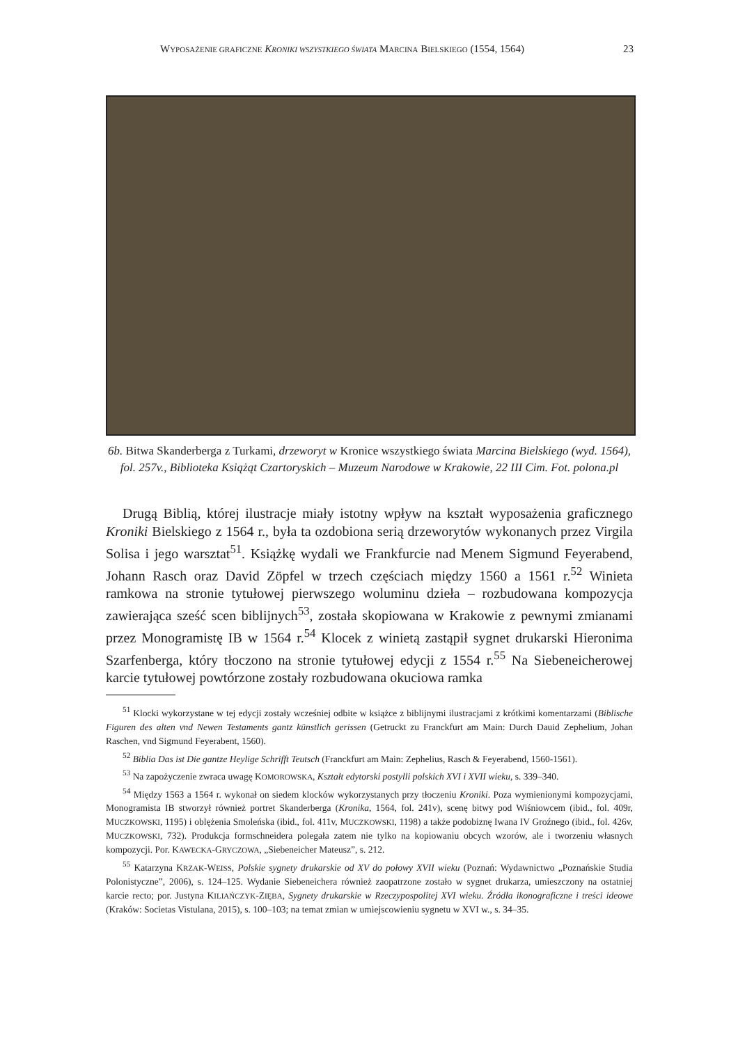WYPOSAŻENIE GRAFICZNE KRONIKI WSZYSTKIEGO ŚWIATA MARCINA BIELSKIEGO (1554, 1564) 23
6b. Bitwa Skanderberga z Turkami, drzeworyt w Kronice wszystkiego świata Marcina Bielskiego (wyd. 1564), fol. 257v., Biblioteka Książąt Czartoryskich – Muzeum Narodowe w Krakowie, 22 III Cim. Fot. polona.pl
Drugą Biblią, której ilustracje miały istotny wpływ na kształt wyposażenia graficznego Kroniki Bielskiego z 1564 r., była ta ozdobiona serią drzeworytów wykonanych przez Virgila Solisa i jego warsztat<sup>51</sup>. Książkę wydali we Frankfurcie nad Menem Sigmund Feyerabend, Johann Rasch oraz David Zöpfel w trzech częściach między 1560 a 1561 r.<sup>52</sup> Winieta ramkowa na stronie tytułowej pierwszego woluminu dzieła – rozbudowana kompozycja zawierająca sześć scen biblijnych<sup>53</sup>, została skopiowana w Krakowie z pewnymi zmianami przez Monogramistę IB w 1564 r.<sup>54</sup> Klocek z winietą zastąpił sygnet drukarski Hieronima Szarfenberga, który tłoczono na stronie tytułowej edycji z 1554 r.<sup>55</sup> Na Siebeneicherowej karcie tytułowej powtórzone zostały rozbudowana okuciowa ramka
<sup>51</sup> Klocki wykorzystane w tej edycji zostały wcześniej odbite w książce z biblijnymi ilustracjami z krótkimi komentarzami (Biblische Figuren des alten vnd Newen Testaments gantz künstlich gerissen (Getruckt zu Franckfurt am Main: Durch Dauid Zephelium, Johan Raschen, vnd Sigmund Feyerabent, 1560).
<sup>52</sup> Biblia Das ist Die gantze Heylige Schrifft Teutsch (Franckfurt am Main: Zephelius, Rasch & Feyerabend, 1560-1561).
<sup>53</sup> Na zapożyczenie zwraca uwagę KOMOROWSKA, Kształt edytorski postylli polskich XVI i XVII wieku, s. 339–340.
<sup>54</sup> Między 1563 a 1564 r. wykonał on siedem klocków wykorzystanych przy tłoczeniu Kroniki. Poza wymienionymi kompozycjami, Monogramista IB stworzył również portret Skanderberga (Kronika, 1564, fol. 241v), scenę bitwy pod Wiśniowcem (ibid., fol. 409r, MUCZKOWSKI, 1195) i oblężenia Smoleńska (ibid., fol. 411v, MUCZKOWSKI, 1198) a także podobiznę Iwana IV Groźnego (ibid., fol. 426v, MUCZKOWSKI, 732). Produkcja formschneidera polegała zatem nie tylko na kopiowaniu obcych wzorów, ale i tworzeniu własnych kompozycji. Por. KAWECKA-GRYCZOWA, „Siebeneicher Mateusz”, s. 212.
<sup>55</sup> Katarzyna KRZAK-WEISS, Polskie sygnety drukarskie od XV do połowy XVII wieku (Poznań: Wydawnictwo „Poznańskie Studia Polonistyczne”, 2006), s. 124–125. Wydanie Siebeneichera również zaopatrzone zostało w sygnet drukarza, umieszczony na ostatniej karcie recto; por. Justyna KILIAŃCZYK-ZIĘBA, Sygnety drukarskie w Rzeczypospolitej XVI wieku. Źródła ikonograficzne i treści ideowe (Kraków: Societas Vistulana, 2015), s. 100–103; na temat zmian w umiejscowieniu sygnetu w XVI w., s. 34–35.